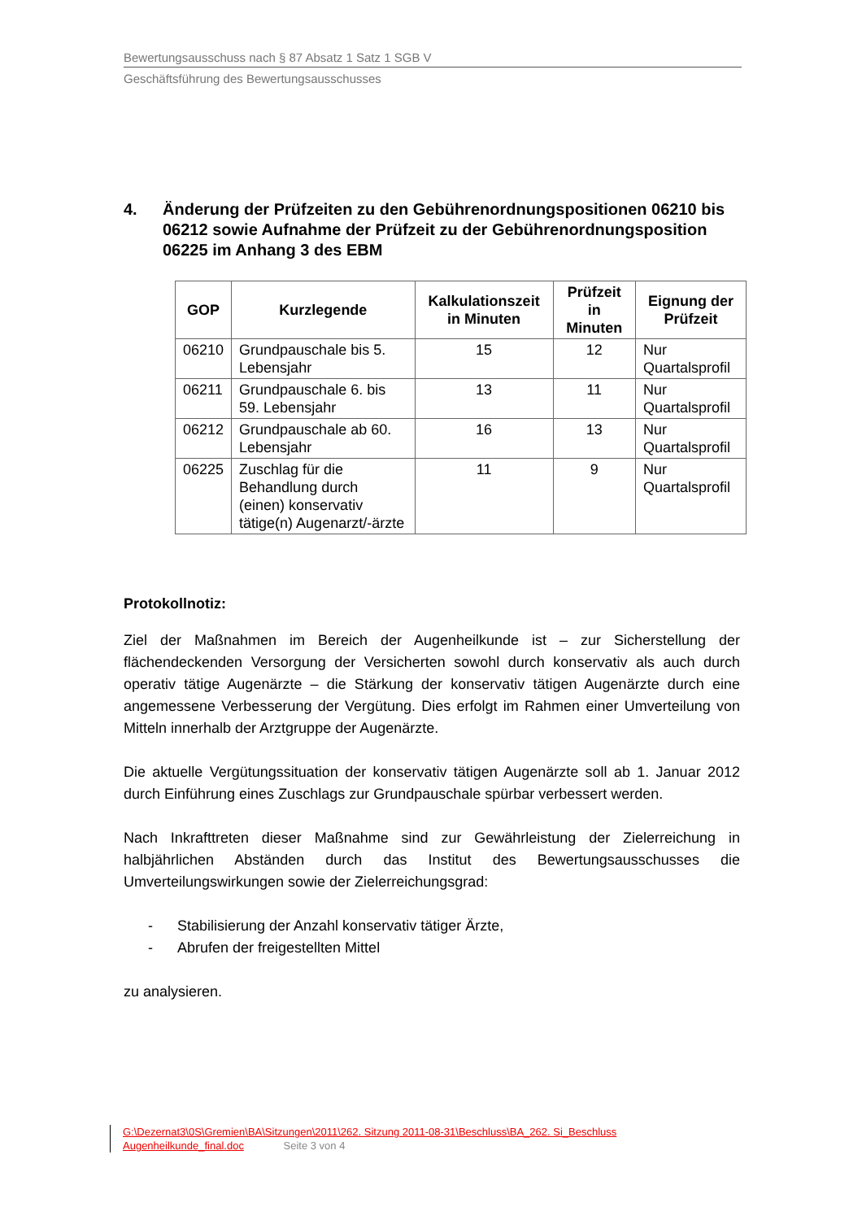Bewertungsausschuss nach § 87 Absatz 1 Satz 1 SGB V
Geschäftsführung des Bewertungsausschusses
4. Änderung der Prüfzeiten zu den Gebührenordnungspositionen 06210 bis 06212 sowie Aufnahme der Prüfzeit zu der Gebührenordnungsposition 06225 im Anhang 3 des EBM
| GOP | Kurzlegende | Kalkulationszeit in Minuten | Prüfzeit in Minuten | Eignung der Prüfzeit |
| --- | --- | --- | --- | --- |
| 06210 | Grundpauschale bis 5. Lebensjahr | 15 | 12 | Nur Quartalsprofil |
| 06211 | Grundpauschale 6. bis 59. Lebensjahr | 13 | 11 | Nur Quartalsprofil |
| 06212 | Grundpauschale ab 60. Lebensjahr | 16 | 13 | Nur Quartalsprofil |
| 06225 | Zuschlag für die Behandlung durch (einen) konservativ tätige(n) Augenarzt/-ärzte | 11 | 9 | Nur Quartalsprofil |
Protokollnotiz:
Ziel der Maßnahmen im Bereich der Augenheilkunde ist – zur Sicherstellung der flächendeckenden Versorgung der Versicherten sowohl durch konservativ als auch durch operativ tätige Augenärzte – die Stärkung der konservativ tätigen Augenärzte durch eine angemessene Verbesserung der Vergütung. Dies erfolgt im Rahmen einer Umverteilung von Mitteln innerhalb der Arztgruppe der Augenärzte.
Die aktuelle Vergütungssituation der konservativ tätigen Augenärzte soll ab 1. Januar 2012 durch Einführung eines Zuschlags zur Grundpauschale spürbar verbessert werden.
Nach Inkrafttreten dieser Maßnahme sind zur Gewährleistung der Zielerreichung in halbjährlichen Abständen durch das Institut des Bewertungsausschusses die Umverteilungswirkungen sowie der Zielerreichungsgrad:
- Stabilisierung der Anzahl konservativ tätiger Ärzte,
- Abrufen der freigestellten Mittel
zu analysieren.
G:\Dezernat3\0S\Gremien\BA\Sitzungen\2011\262. Sitzung 2011-08-31\Beschluss\BA_262. Si_Beschluss
Augenheilkunde_final.doc Seite 3 von 4